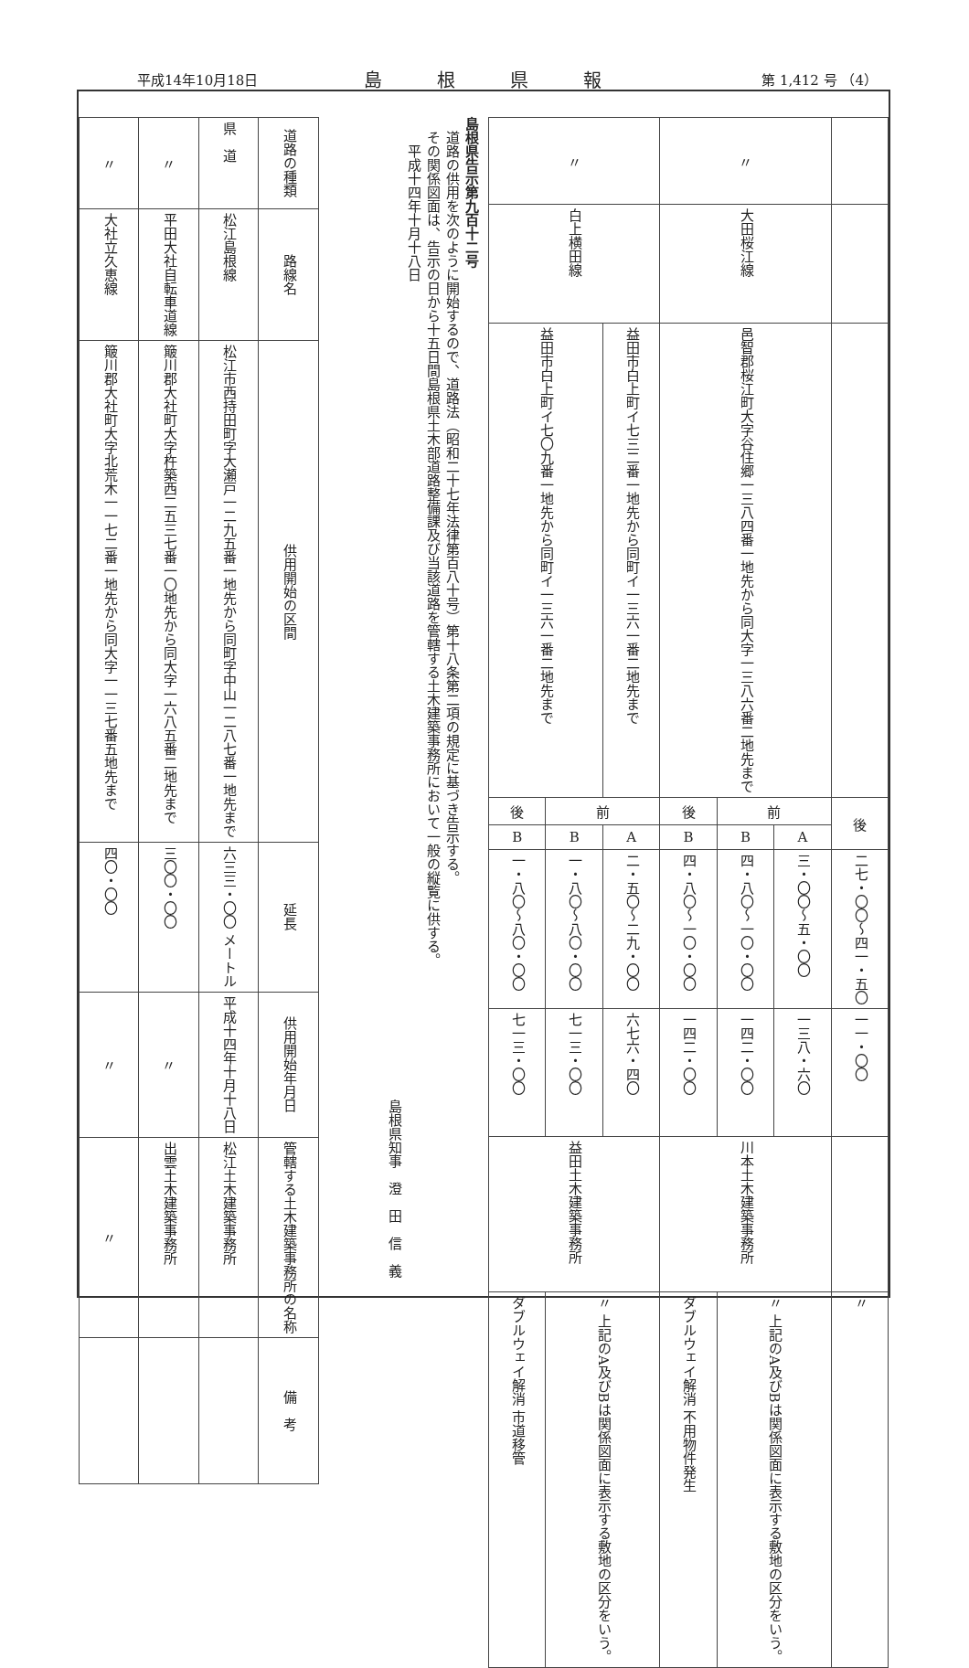平成14年10月18日 島根県報 第 1,412 号 （4）
| | 〃 | | | 〃 | | |
| | 大田桜江線 | | | 白上横田線 | | |
| | 邑智郡桜江町大字谷住郷一三八四番一地先から同大字一三八六番二地先まで | | | 益田市白上町イ七三二番一地先から同町イ一三六一番二地先まで | 益田市白上町イ七〇九番一地先から同町イ一三六一番二地先まで | |
| 後 | 前 | | 後 | 前 | | 後 |
| | A | B | B | A | B | B |
| 二七・〇〇〜四一・五〇 | 三・〇〇〜五・〇〇 | 四・八〇〜一〇・〇〇 | 四・八〇〜一〇・〇〇 | 二・五〇〜二九・〇〇 | 一・八〇〜八〇・〇〇 | 一・八〇〜八〇・〇〇 |
| 一一・〇〇 | 一三八・六〇 | 一四二・〇〇 | 一四二・〇〇 | 六七六・四〇 | 七一三・〇〇 | 七一三・〇〇 |
| | 川本土木建築事務所 | | | 益田土木建築事務所 | | |
| 〃 | 〃 上記のA及びBは関係図面に表示する敷地の区分をいう。 | | ダブルウェイ解消 不用物件発生 | 〃 上記のA及びBは関係図面に表示する敷地の区分をいう。 | | ダブルウェイ解消 市道移管 |
島根県告示第九百十二号
　道路の供用を次のように開始するので、道路法（昭和二十七年法律第百八十号）第十八条第二項の規定に基づき告示する。
　その関係図面は、告示の日から十五日間島根県土木部道路整備課及び当該道路を管轄する土木建築事務所において一般の縦覧に供する。
　　平成十四年十月十八日
島根県知事　澄　田　信　義
| 道路の種類 | 県 道 | 〃 | 〃 |
| 路線名 | 松江島根線 | 平田大社自転車道線 | 大社立久恵線 |
| 供用開始の区間 | 松江市西持田町字大瀬戸一二九五番一地先から同町字中山一二八七番一地先まで | 簸川郡大社町大字杵築西二五三七番一〇地先から同大字一六八五番二地先まで | 簸川郡大社町大字北荒木一一七二番一地先から同大字一一三七番五地先まで |
| 延長 | 六三三・〇〇 メートル | 三〇〇・〇〇 | 四〇・〇〇 |
| 供用開始年月日 | 平成十四年十月十八日 | 〃 | 〃 |
| 管轄する土木建築事務所の名称 | 松江土木建築事務所 | 出雲土木建築事務所 | 〃 |
| 備 考 | | | |